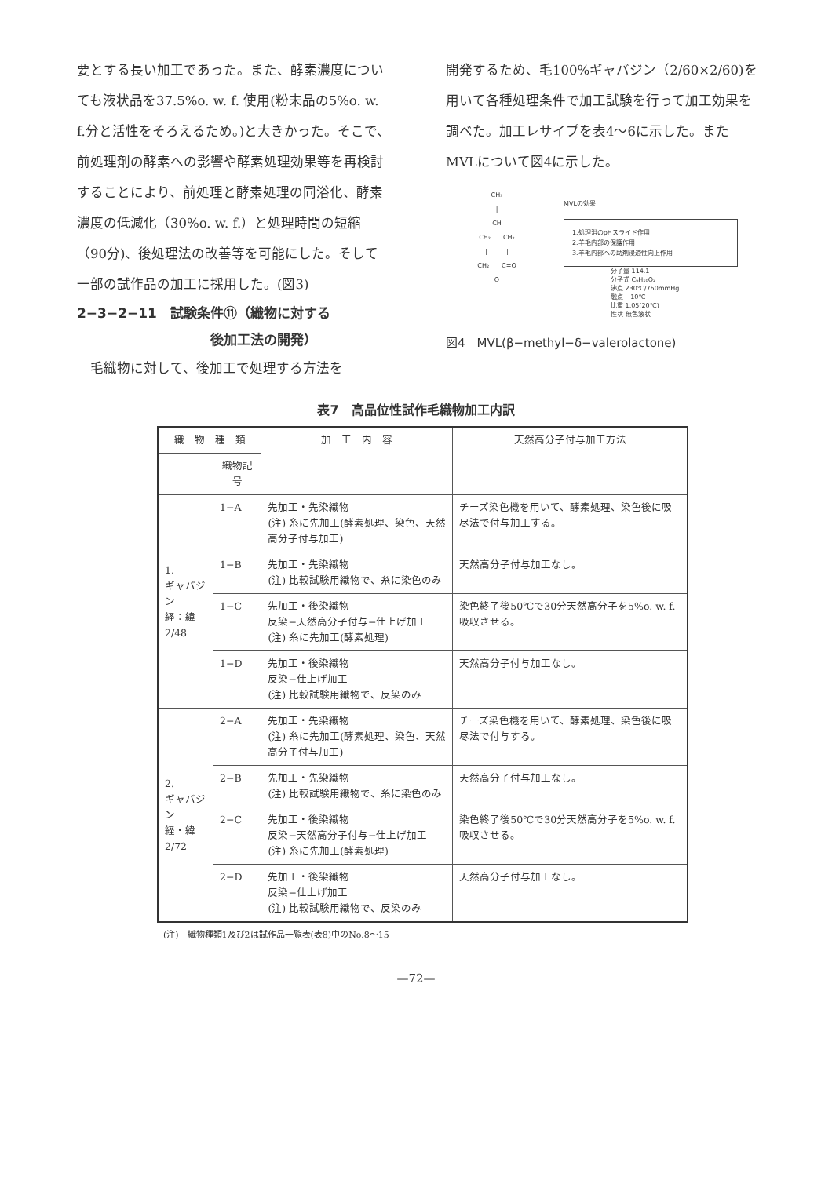要とする長い加工であった。また、酵素濃度についても液状品を37.5%o. w. f. 使用(粉末品の5%o. w. f.分と活性をそろえるため。)と大きかった。そこで、前処理剤の酵素への影響や酵素処理効果等を再検討することにより、前処理と酵素処理の同浴化、酵素濃度の低減化（30%o. w. f.）と処理時間の短縮（90分)、後処理法の改善等を可能にした。そして一部の試作品の加工に採用した。(図3)
2−3−2−11　試験条件⑪（織物に対する
　　　　　　　　　　後加工法の開発）
　毛織物に対して、後加工で処理する方法を
開発するため、毛100%ギャバジン（2/60×2/60)を用いて各種処理条件で加工試験を行って加工効果を調べた。加工レサイプを表4〜6に示した。またMVLについて図4に示した。
CH₃
|
CH
CH₂　　CH₂
|　　　|
CH₂　　C=O
O
MVLの効果
1.処理浴のpHスライド作用
2.羊毛内部の保護作用
3.羊毛内部への助剤浸透性向上作用
分子量 114.1
分子式 C₆H₁₀O₂
沸点 230℃/760mmHg
融点 −10℃
比重 1.05(20℃)
性状 無色液状
図4　MVL(β−methyl−δ−valerolactone)
表7　高品位性試作毛織物加工内訳
| 織 物 種 類 | | 加 工 内 容 | 天然高分子付与加工方法 |
| --- | --- | --- | --- |
| | 織物記号 | | |
| 1. ギャバジン 経：緯 2/48 | 1−A | 先加工・先染織物 (注) 糸に先加工(酵素処理、染色、天然高分子付与加工) | チーズ染色機を用いて、酵素処理、染色後に吸尽法で付与加工する。 |
| | 1−B | 先加工・先染織物 (注) 比較試験用織物で、糸に染色のみ | 天然高分子付与加工なし。 |
| | 1−C | 先加工・後染織物 反染−天然高分子付与−仕上げ加工 (注) 糸に先加工(酵素処理) | 染色終了後50℃で30分天然高分子を5%o. w. f.吸収させる。 |
| | 1−D | 先加工・後染織物 反染−仕上げ加工 (注) 比較試験用織物で、反染のみ | 天然高分子付与加工なし。 |
| 2. ギャバジン 経・緯 2/72 | 2−A | 先加工・先染織物 (注) 糸に先加工(酵素処理、染色、天然高分子付与加工) | チーズ染色機を用いて、酵素処理、染色後に吸尽法で付与する。 |
| | 2−B | 先加工・先染織物 (注) 比較試験用織物で、糸に染色のみ | 天然高分子付与加工なし。 |
| | 2−C | 先加工・後染織物 反染−天然高分子付与−仕上げ加工 (注) 糸に先加工(酵素処理) | 染色終了後50℃で30分天然高分子を5%o. w. f.吸収させる。 |
| | 2−D | 先加工・後染織物 反染−仕上げ加工 (注) 比較試験用織物で、反染のみ | 天然高分子付与加工なし。 |
(注)　織物種類1及び2は試作品一覧表(表8)中のNo.8〜15
—72—